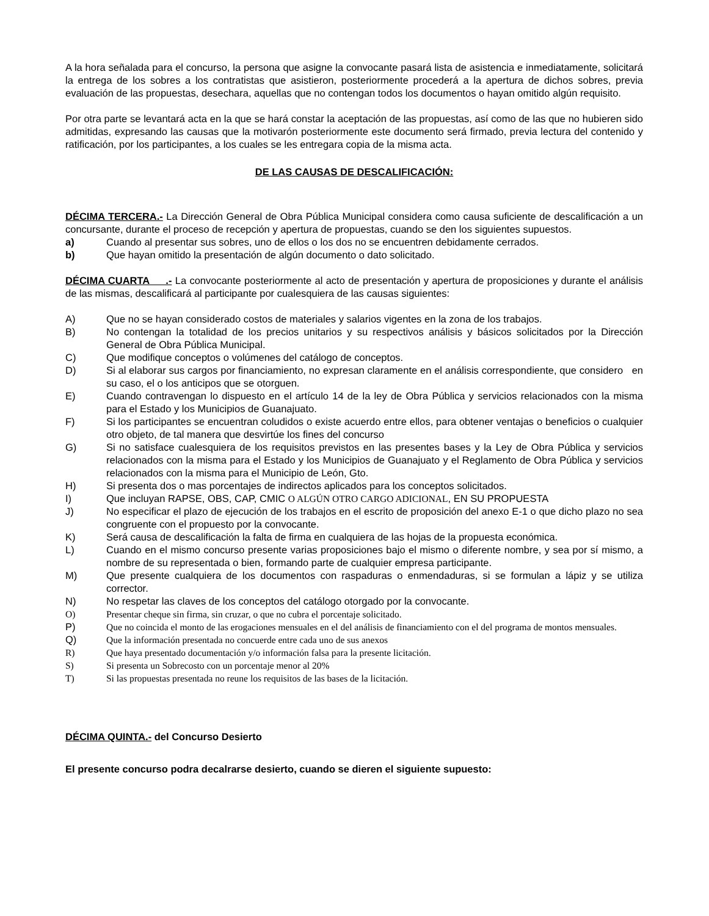A la hora señalada para el concurso, la persona que asigne la convocante pasará lista de asistencia e inmediatamente, solicitará la entrega de los sobres a los contratistas que asistieron, posteriormente procederá a la apertura de dichos sobres, previa evaluación de las propuestas, desechara, aquellas que no contengan todos los documentos o hayan omitido algún requisito.
Por otra parte se levantará acta en la que se hará constar la aceptación de las propuestas, así como de las que no hubieren sido admitidas, expresando las causas que la motivarón posteriormente este documento será firmado, previa lectura del contenido y ratificación, por los participantes, a los cuales se les entregara copia de la misma acta.
DE LAS CAUSAS DE DESCALIFICACIÓN:
DÉCIMA TERCERA.- La Dirección General de Obra Pública Municipal considera como causa suficiente de descalificación a un concursante, durante el proceso de recepción y apertura de propuestas, cuando se den los siguientes supuestos.
a) Cuando al presentar sus sobres, uno de ellos o los dos no se encuentren debidamente cerrados.
b) Que hayan omitido la presentación de algún documento o dato solicitado.
DÉCIMA CUARTA .- La convocante posteriormente al acto de presentación y apertura de proposiciones y durante el análisis de las mismas, descalificará al participante por cualesquiera de las causas siguientes:
A) Que no se hayan considerado costos de materiales y salarios vigentes en la zona de los trabajos.
B) No contengan la totalidad de los precios unitarios y su respectivos análisis y básicos solicitados por la Dirección General de Obra Pública Municipal.
C) Que modifique conceptos o volúmenes del catálogo de conceptos.
D) Si al elaborar sus cargos por financiamiento, no expresan claramente en el análisis correspondiente, que considero en su caso, el o los anticipos que se otorguen.
E) Cuando contravengan lo dispuesto en el artículo 14 de la ley de Obra Pública y servicios relacionados con la misma para el Estado y los Municipios de Guanajuato.
F) Si los participantes se encuentran coludidos o existe acuerdo entre ellos, para obtener ventajas o beneficios o cualquier otro objeto, de tal manera que desvirtúe los fines del concurso
G) Si no satisface cualesquiera de los requisitos previstos en las presentes bases y la Ley de Obra Pública y servicios relacionados con la misma para el Estado y los Municipios de Guanajuato y el Reglamento de Obra Pública y servicios relacionados con la misma para el Municipio de León, Gto.
H) Si presenta dos o mas porcentajes de indirectos aplicados para los conceptos solicitados.
I) Que incluyan RAPSE, OBS, CAP, CMIC O ALGÚN OTRO CARGO ADICIONAL, EN SU PROPUESTA
J) No especificar el plazo de ejecución de los trabajos en el escrito de proposición del anexo E-1 o que dicho plazo no sea congruente con el propuesto por la convocante.
K) Será causa de descalificación la falta de firma en cualquiera de las hojas de la propuesta económica.
L) Cuando en el mismo concurso presente varias proposiciones bajo el mismo o diferente nombre, y sea por sí mismo, a nombre de su representada o bien, formando parte de cualquier empresa participante.
M) Que presente cualquiera de los documentos con raspaduras o enmendaduras, si se formulan a lápiz y se utiliza corrector.
N) No respetar las claves de los conceptos del catálogo otorgado por la convocante.
O) Presentar cheque sin firma, sin cruzar, o que no cubra el porcentaje solicitado.
P) Que no coincida el monto de las erogaciones mensuales en el del análisis de financiamiento con el del programa de montos mensuales.
Q) Que la información presentada no concuerde entre cada uno de sus anexos
R) Que haya presentado documentación y/o información falsa para la presente licitación.
S) Si presenta un Sobrecosto con un porcentaje menor al 20%
T) Si las propuestas presentada no reune los requisitos de las bases de la licitación.
DÉCIMA QUINTA.- del Concurso Desierto
El presente concurso podra decalrarse desierto, cuando se dieren el siguiente supuesto: